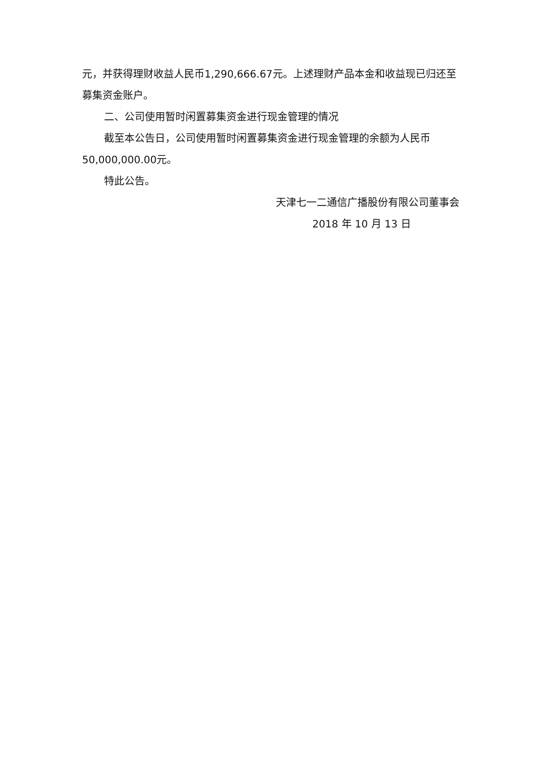元，并获得理财收益人民币1,290,666.67元。上述理财产品本金和收益现已归还至募集资金账户。
二、公司使用暂时闲置募集资金进行现金管理的情况
截至本公告日，公司使用暂时闲置募集资金进行现金管理的余额为人民币50,000,000.00元。
特此公告。
天津七一二通信广播股份有限公司董事会
2018 年 10 月 13 日